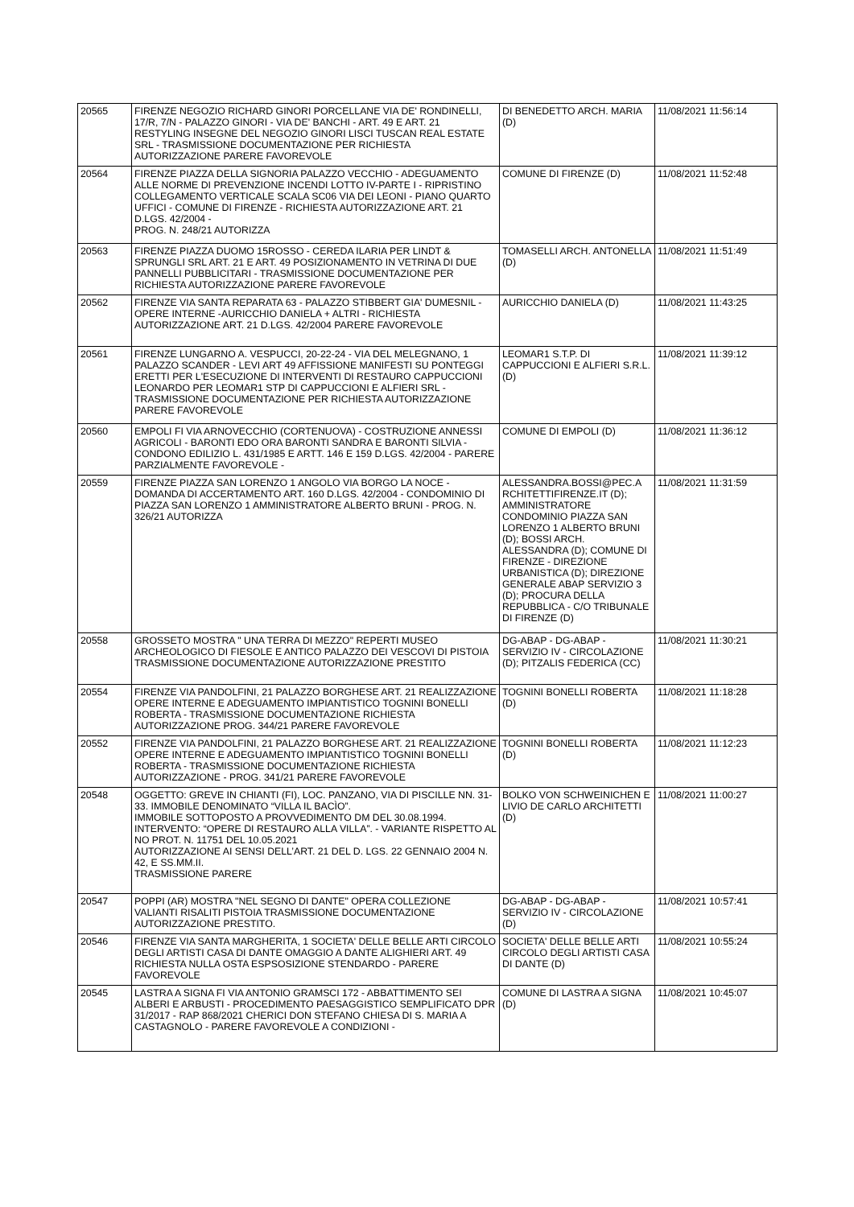| 20565 | FIRENZE NEGOZIO RICHARD GINORI PORCELLANE VIA DE' RONDINELLI, 17/R, 7/N - PALAZZO GINORI - VIA DE' BANCHI - ART. 49 E ART. 21 RESTYLING INSEGNE DEL NEGOZIO GINORI LISCI TUSCAN REAL ESTATE SRL - TRASMISSIONE DOCUMENTAZIONE PER RICHIESTA AUTORIZZAZIONE PARERE FAVOREVOLE | DI BENEDETTO ARCH. MARIA (D) | 11/08/2021 11:56:14 |
| 20564 | FIRENZE PIAZZA DELLA SIGNORIA PALAZZO VECCHIO - ADEGUAMENTO ALLE NORME DI PREVENZIONE INCENDI LOTTO IV-PARTE I - RIPRISTINO COLLEGAMENTO VERTICALE SCALA SC06 VIA DEI LEONI - PIANO QUARTO UFFICI - COMUNE DI FIRENZE - RICHIESTA AUTORIZZAZIONE ART. 21 D.LGS. 42/2004 - PROG. N. 248/21 AUTORIZZA | COMUNE DI FIRENZE (D) | 11/08/2021 11:52:48 |
| 20563 | FIRENZE PIAZZA DUOMO 15ROSSO - CEREDA ILARIA PER LINDT & SPRUNGLI SRL ART. 21 E ART. 49 POSIZIONAMENTO IN VETRINA DI DUE PANNELLI PUBBLICITARI - TRASMISSIONE DOCUMENTAZIONE PER RICHIESTA AUTORIZZAZIONE PARERE FAVOREVOLE | TOMASELLI ARCH. ANTONELLA (D) | 11/08/2021 11:51:49 |
| 20562 | FIRENZE VIA SANTA REPARATA 63 - PALAZZO STIBBERT GIA' DUMESNIL - OPERE INTERNE -AURICCHIO DANIELA + ALTRI - RICHIESTA AUTORIZZAZIONE ART. 21 D.LGS. 42/2004 PARERE FAVOREVOLE | AURICCHIO DANIELA (D) | 11/08/2021 11:43:25 |
| 20561 | FIRENZE LUNGARNO A. VESPUCCI, 20-22-24 - VIA DEL MELEGNANO, 1 PALAZZO SCANDER - LEVI ART 49 AFFISSIONE MANIFESTI SU PONTEGGI ERETTI PER L'ESECUZIONE DI INTERVENTI DI RESTAURO CAPPUCCIONI LEONARDO PER LEOMAR1 STP DI CAPPUCCIONI E ALFIERI SRL - TRASMISSIONE DOCUMENTAZIONE PER RICHIESTA AUTORIZZAZIONE PARERE FAVOREVOLE | LEOMAR1 S.T.P. DI CAPPUCCIONI E ALFIERI S.R.L. (D) | 11/08/2021 11:39:12 |
| 20560 | EMPOLI FI VIA ARNOVECCHIO (CORTENUOVA) - COSTRUZIONE ANNESSI AGRICOLI - BARONTI EDO ORA BARONTI SANDRA E BARONTI SILVIA - CONDONO EDILIZIO L. 431/1985 E ARTT. 146 E 159 D.LGS. 42/2004 - PARERE PARZIALMENTE FAVOREVOLE - | COMUNE DI EMPOLI (D) | 11/08/2021 11:36:12 |
| 20559 | FIRENZE PIAZZA SAN LORENZO 1 ANGOLO VIA BORGO LA NOCE - DOMANDA DI ACCERTAMENTO ART. 160 D.LGS. 42/2004 - CONDOMINIO DI PIAZZA SAN LORENZO 1 AMMINISTRATORE ALBERTO BRUNI - PROG. N. 326/21 AUTORIZZA | ALESSANDRA.BOSSI@PEC.A RCHITETTIFIRENZE.IT (D); AMMINISTRATORE CONDOMINIO PIAZZA SAN LORENZO 1 ALBERTO BRUNI (D); BOSSI ARCH. ALESSANDRA (D); COMUNE DI FIRENZE - DIREZIONE URBANISTICA (D); DIREZIONE GENERALE ABAP SERVIZIO 3 (D); PROCURA DELLA REPUBBLICA - C/O TRIBUNALE DI FIRENZE (D) | 11/08/2021 11:31:59 |
| 20558 | GROSSETO MOSTRA " UNA TERRA DI MEZZO" REPERTI MUSEO ARCHEOLOGICO DI FIESOLE E ANTICO PALAZZO DEI VESCOVI DI PISTOIA TRASMISSIONE DOCUMENTAZIONE AUTORIZZAZIONE PRESTITO | DG-ABAP - DG-ABAP - SERVIZIO IV - CIRCOLAZIONE (D); PITZALIS FEDERICA (CC) | 11/08/2021 11:30:21 |
| 20554 | FIRENZE VIA PANDOLFINI, 21 PALAZZO BORGHESE ART. 21 REALIZZAZIONE OPERE INTERNE E ADEGUAMENTO IMPIANTISTICO TOGNINI BONELLI ROBERTA - TRASMISSIONE DOCUMENTAZIONE RICHIESTA AUTORIZZAZIONE PROG. 344/21 PARERE FAVOREVOLE | TOGNINI BONELLI ROBERTA (D) | 11/08/2021 11:18:28 |
| 20552 | FIRENZE VIA PANDOLFINI, 21 PALAZZO BORGHESE ART. 21 REALIZZAZIONE OPERE INTERNE E ADEGUAMENTO IMPIANTISTICO TOGNINI BONELLI ROBERTA - TRASMISSIONE DOCUMENTAZIONE RICHIESTA AUTORIZZAZIONE - PROG. 341/21 PARERE FAVOREVOLE | TOGNINI BONELLI ROBERTA (D) | 11/08/2021 11:12:23 |
| 20548 | OGGETTO: GREVE IN CHIANTI (FI), LOC. PANZANO, VIA DI PISCILLE NN. 31-33. IMMOBILE DENOMINATO “VILLA IL BACÌO”. IMMOBILE SOTTOPOSTO A PROVVEDIMENTO DM DEL 30.08.1994. INTERVENTO: “OPERE DI RESTAURO ALLA VILLA”. - VARIANTE RISPETTO AL NO PROT. N. 11751 DEL 10.05.2021 AUTORIZZAZIONE AI SENSI DELL’ART. 21 DEL D. LGS. 22 GENNAIO 2004 N. 42, E SS.MM.II. TRASMISSIONE PARERE | BOLKO VON SCHWEINICHEN E LIVIO DE CARLO ARCHITETTI (D) | 11/08/2021 11:00:27 |
| 20547 | POPPI (AR) MOSTRA "NEL SEGNO DI DANTE" OPERA COLLEZIONE VALIANTI RISALITI PISTOIA TRASMISSIONE DOCUMENTAZIONE AUTORIZZAZIONE PRESTITO. | DG-ABAP - DG-ABAP - SERVIZIO IV - CIRCOLAZIONE (D) | 11/08/2021 10:57:41 |
| 20546 | FIRENZE VIA SANTA MARGHERITA, 1 SOCIETA' DELLE BELLE ARTI CIRCOLO DEGLI ARTISTI CASA DI DANTE OMAGGIO A DANTE ALIGHIERI ART. 49 RICHIESTA NULLA OSTA ESPSOSIZIONE STENDARDO - PARERE FAVOREVOLE | SOCIETA' DELLE BELLE ARTI CIRCOLO DEGLI ARTISTI CASA DI DANTE (D) | 11/08/2021 10:55:24 |
| 20545 | LASTRA A SIGNA FI VIA ANTONIO GRAMSCI 172 - ABBATTIMENTO SEI ALBERI E ARBUSTI - PROCEDIMENTO PAESAGGISTICO SEMPLIFICATO DPR 31/2017 - RAP 868/2021 CHERICI DON STEFANO CHIESA DI S. MARIA A CASTAGNOLO - PARERE FAVOREVOLE A CONDIZIONI - | COMUNE DI LASTRA A SIGNA (D) | 11/08/2021 10:45:07 |